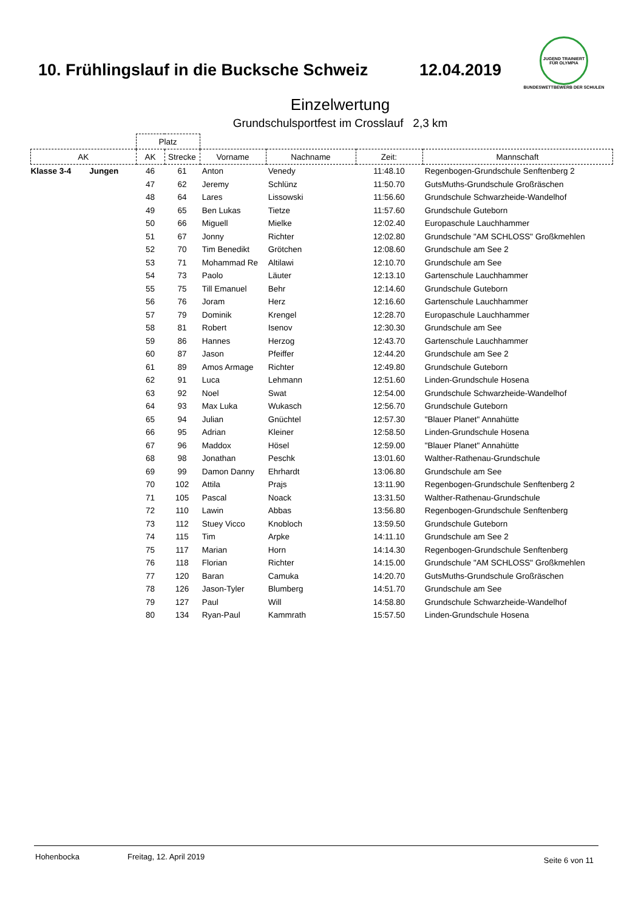10. Frühlingslauf in die Bucksche Schweiz
12.04.2019
JUGEND TRAINIERT FÜR OLYMPIA
BUNDESWETTBEWERB DER SCHULEN
Einzelwertung
Grundschulsportfest im Crosslauf 2,3 km
| | Platz | | | | | |
| --- | --- | --- | --- | --- | --- | --- |
| AK | AK | Strecke | Vorname | Nachname | Zeit: | Mannschaft |
| Klasse 3-4 Jungen | 46 | 61 | Anton | Venedy | 11:48.10 | Regenbogen-Grundschule Senftenberg 2 |
| | 47 | 62 | Jeremy | Schlünz | 11:50.70 | GutsMuths-Grundschule Großräschen |
| | 48 | 64 | Lares | Lissowski | 11:56.60 | Grundschule Schwarzheide-Wandelhof |
| | 49 | 65 | Ben Lukas | Tietze | 11:57.60 | Grundschule Guteborn |
| | 50 | 66 | Miguell | Mielke | 12:02.40 | Europaschule Lauchhammer |
| | 51 | 67 | Jonny | Richter | 12:02.80 | Grundschule "AM SCHLOSS" Großkmehlen |
| | 52 | 70 | Tim Benedikt | Grötchen | 12:08.60 | Grundschule am See 2 |
| | 53 | 71 | Mohammad Re | Altilawi | 12:10.70 | Grundschule am See |
| | 54 | 73 | Paolo | Läuter | 12:13.10 | Gartenschule Lauchhammer |
| | 55 | 75 | Till Emanuel | Behr | 12:14.60 | Grundschule Guteborn |
| | 56 | 76 | Joram | Herz | 12:16.60 | Gartenschule Lauchhammer |
| | 57 | 79 | Dominik | Krengel | 12:28.70 | Europaschule Lauchhammer |
| | 58 | 81 | Robert | Isenov | 12:30.30 | Grundschule am See |
| | 59 | 86 | Hannes | Herzog | 12:43.70 | Gartenschule Lauchhammer |
| | 60 | 87 | Jason | Pfeiffer | 12:44.20 | Grundschule am See 2 |
| | 61 | 89 | Amos Armage | Richter | 12:49.80 | Grundschule Guteborn |
| | 62 | 91 | Luca | Lehmann | 12:51.60 | Linden-Grundschule Hosena |
| | 63 | 92 | Noel | Swat | 12:54.00 | Grundschule Schwarzheide-Wandelhof |
| | 64 | 93 | Max Luka | Wukasch | 12:56.70 | Grundschule Guteborn |
| | 65 | 94 | Julian | Gnüchtel | 12:57.30 | "Blauer Planet" Annahütte |
| | 66 | 95 | Adrian | Kleiner | 12:58.50 | Linden-Grundschule Hosena |
| | 67 | 96 | Maddox | Hösel | 12:59.00 | "Blauer Planet" Annahütte |
| | 68 | 98 | Jonathan | Peschk | 13:01.60 | Walther-Rathenau-Grundschule |
| | 69 | 99 | Damon Danny | Ehrhardt | 13:06.80 | Grundschule am See |
| | 70 | 102 | Attila | Prajs | 13:11.90 | Regenbogen-Grundschule Senftenberg 2 |
| | 71 | 105 | Pascal | Noack | 13:31.50 | Walther-Rathenau-Grundschule |
| | 72 | 110 | Lawin | Abbas | 13:56.80 | Regenbogen-Grundschule Senftenberg |
| | 73 | 112 | Stuey Vicco | Knobloch | 13:59.50 | Grundschule Guteborn |
| | 74 | 115 | Tim | Arpke | 14:11.10 | Grundschule am See 2 |
| | 75 | 117 | Marian | Horn | 14:14.30 | Regenbogen-Grundschule Senftenberg |
| | 76 | 118 | Florian | Richter | 14:15.00 | Grundschule "AM SCHLOSS" Großkmehlen |
| | 77 | 120 | Baran | Camuka | 14:20.70 | GutsMuths-Grundschule Großräschen |
| | 78 | 126 | Jason-Tyler | Blumberg | 14:51.70 | Grundschule am See |
| | 79 | 127 | Paul | Will | 14:58.80 | Grundschule Schwarzheide-Wandelhof |
| | 80 | 134 | Ryan-Paul | Kammrath | 15:57.50 | Linden-Grundschule Hosena |
Hohenbocka Freitag, 12. April 2019 Seite 6 von 11